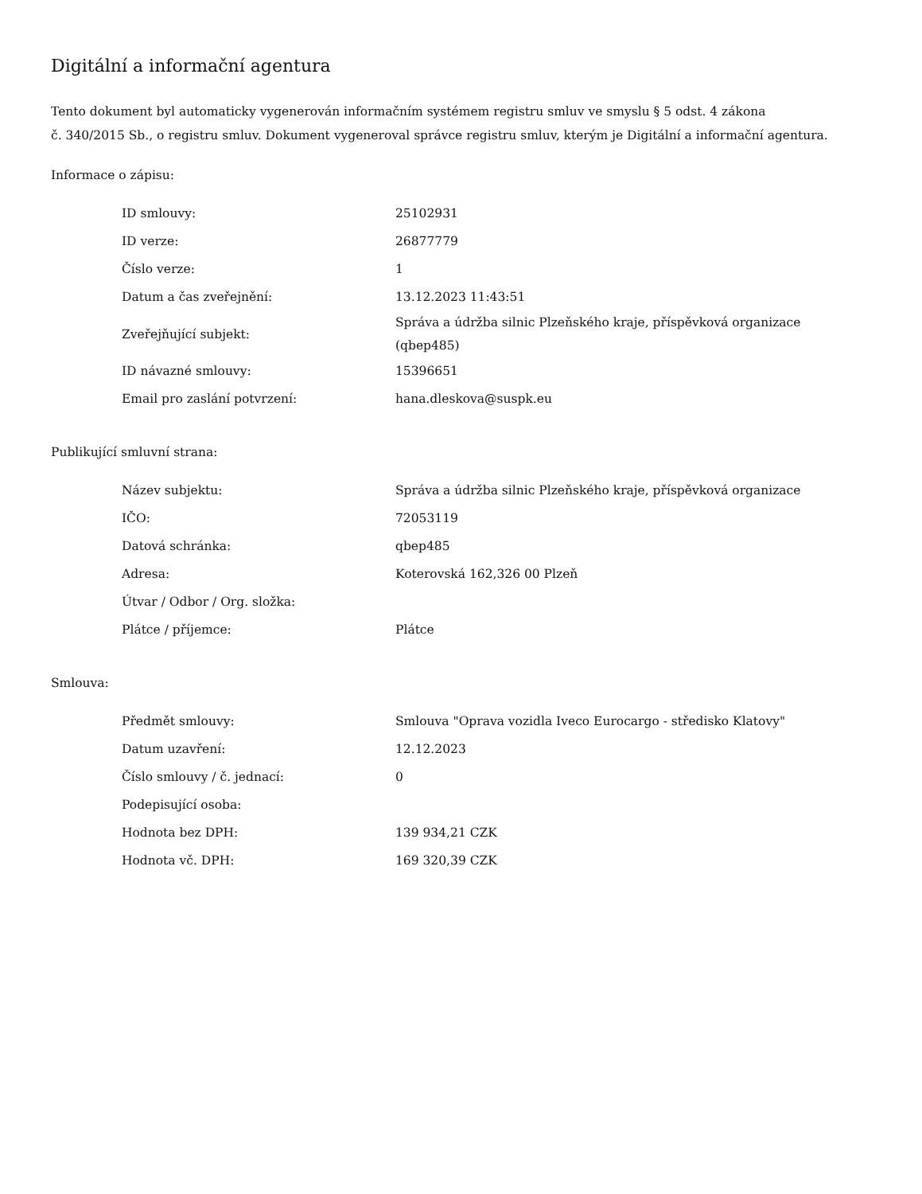Digitální a informační agentura
Tento dokument byl automaticky vygenerován informačním systémem registru smluv ve smyslu § 5 odst. 4 zákona
č. 340/2015 Sb., o registru smluv. Dokument vygeneroval správce registru smluv, kterým je Digitální a informační agentura.
Informace o zápisu:
| ID smlouvy: | 25102931 |
| ID verze: | 26877779 |
| Číslo verze: | 1 |
| Datum a čas zveřejnění: | 13.12.2023 11:43:51 |
| Zveřejňující subjekt: | Správa a údržba silnic Plzeňského kraje, příspěvková organizace (qbep485) |
| ID návazné smlouvy: | 15396651 |
| Email pro zaslání potvrzení: | hana.dleskova@suspk.eu |
Publikující smluvní strana:
| Název subjektu: | Správa a údržba silnic Plzeňského kraje, příspěvková organizace |
| IČO: | 72053119 |
| Datová schránka: | qbep485 |
| Adresa: | Koterovská 162,326 00 Plzeň |
| Útvar / Odbor / Org. složka: | |
| Plátce / příjemce: | Plátce |
Smlouva:
| Předmět smlouvy: | Smlouva "Oprava vozidla Iveco Eurocargo - středisko Klatovy" |
| Datum uzavření: | 12.12.2023 |
| Číslo smlouvy / č. jednací: | 0 |
| Podepisující osoba: | |
| Hodnota bez DPH: | 139 934,21 CZK |
| Hodnota vč. DPH: | 169 320,39 CZK |